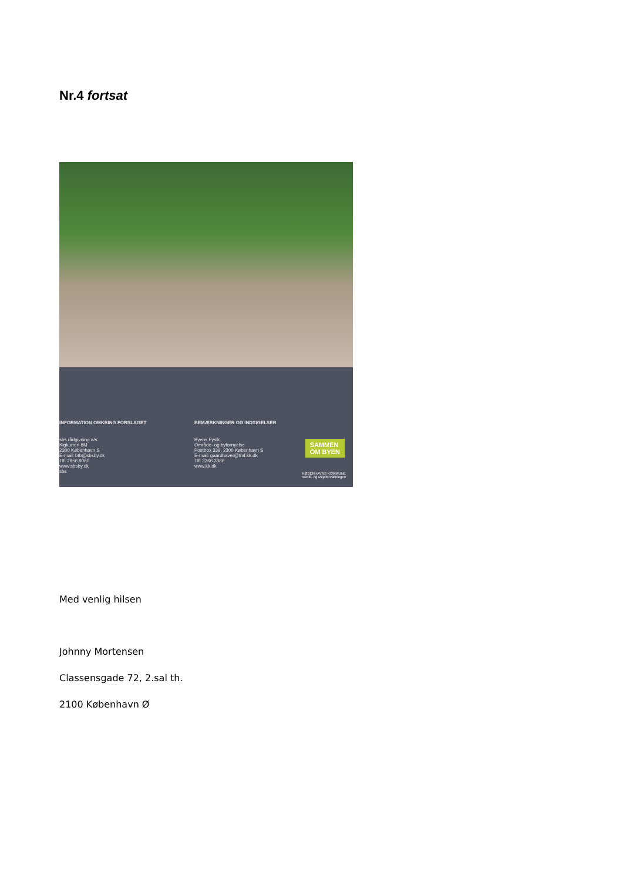Nr.4 fortsat
INFORMATION OMKRING FORSLAGET
sbs rådgivning a/s
Kigkurren 8M
2300 København S
E-mail: btb@sbsby.dk
Tlf. 2856 9060
www.sbsby.dk
sbs
BEMÆRKNINGER OG INDSIGELSER
Byens Fysik
Område- og byfornyelse
Postbox 339, 2300 København S
E-mail: gaardhaver@tmf.kk.dk
Tlf. 3366 3366
www.kk.dk
SAMMEN
OM BYEN
KØBENHAVNS KOMMUNE
Teknik- og Miljøforvaltningen
Med venlig hilsen
Johnny Mortensen
Classensgade 72, 2.sal th.
2100 København Ø